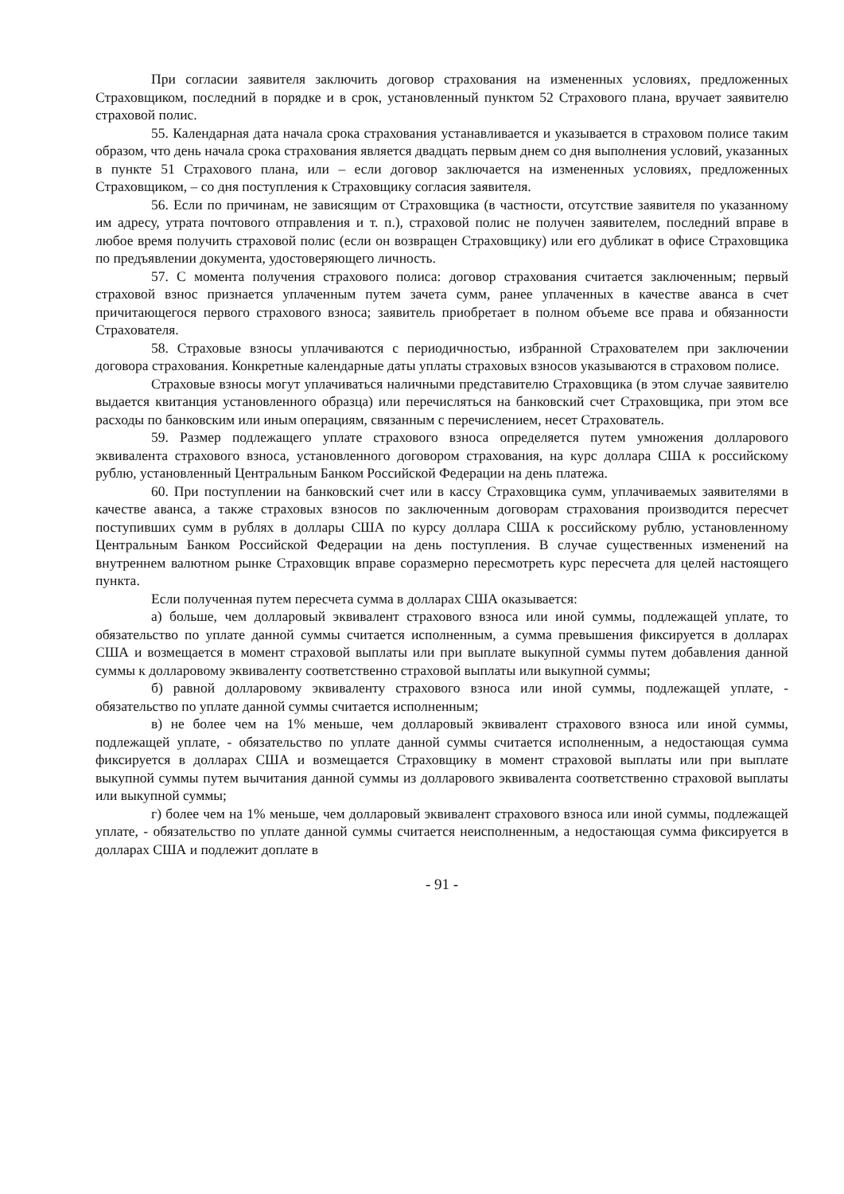При согласии заявителя заключить договор страхования на измененных условиях, предложенных Страховщиком, последний в порядке и в срок, установленный пунктом 52 Страхового плана, вручает заявителю страховой полис.
55. Календарная дата начала срока страхования устанавливается и указывается в страховом полисе таким образом, что день начала срока страхования является двадцать первым днем со дня выполнения условий, указанных в пункте 51 Страхового плана, или – если договор заключается на измененных условиях, предложенных Страховщиком, – со дня поступления к Страховщику согласия заявителя.
56. Если по причинам, не зависящим от Страховщика (в частности, отсутствие заявителя по указанному им адресу, утрата почтового отправления и т. п.), страховой полис не получен заявителем, последний вправе в любое время получить страховой полис (если он возвращен Страховщику) или его дубликат в офисе Страховщика по предъявлении документа, удостоверяющего личность.
57. С момента получения страхового полиса: договор страхования считается заключенным; первый страховой взнос признается уплаченным путем зачета сумм, ранее уплаченных в качестве аванса в счет причитающегося первого страхового взноса; заявитель приобретает в полном объеме все права и обязанности Страхователя.
58. Страховые взносы уплачиваются с периодичностью, избранной Страхователем при заключении договора страхования. Конкретные календарные даты уплаты страховых взносов указываются в страховом полисе.
Страховые взносы могут уплачиваться наличными представителю Страховщика (в этом случае заявителю выдается квитанция установленного образца) или перечисляться на банковский счет Страховщика, при этом все расходы по банковским или иным операциям, связанным с перечислением, несет Страхователь.
59. Размер подлежащего уплате страхового взноса определяется путем умножения долларового эквивалента страхового взноса, установленного договором страхования, на курс доллара США к российскому рублю, установленный Центральным Банком Российской Федерации на день платежа.
60. При поступлении на банковский счет или в кассу Страховщика сумм, уплачиваемых заявителями в качестве аванса, а также страховых взносов по заключенным договорам страхования производится пересчет поступивших сумм в рублях в доллары США по курсу доллара США к российскому рублю, установленному Центральным Банком Российской Федерации на день поступления. В случае существенных изменений на внутреннем валютном рынке Страховщик вправе соразмерно пересмотреть курс пересчета для целей настоящего пункта.
Если полученная путем пересчета сумма в долларах США оказывается:
а) больше, чем долларовый эквивалент страхового взноса или иной суммы, подлежащей уплате, то обязательство по уплате данной суммы считается исполненным, а сумма превышения фиксируется в долларах США и возмещается в момент страховой выплаты или при выплате выкупной суммы путем добавления данной суммы к долларовому эквиваленту соответственно страховой выплаты или выкупной суммы;
б) равной долларовому эквиваленту страхового взноса или иной суммы, подлежащей уплате, - обязательство по уплате данной суммы считается исполненным;
в) не более чем на 1% меньше, чем долларовый эквивалент страхового взноса или иной суммы, подлежащей уплате, - обязательство по уплате данной суммы считается исполненным, а недостающая сумма фиксируется в долларах США и возмещается Страховщику в момент страховой выплаты или при выплате выкупной суммы путем вычитания данной суммы из долларового эквивалента соответственно страховой выплаты или выкупной суммы;
г) более чем на 1% меньше, чем долларовый эквивалент страхового взноса или иной суммы, подлежащей уплате, - обязательство по уплате данной суммы считается неисполненным, а недостающая сумма фиксируется в долларах США и подлежит доплате в
- 91 -